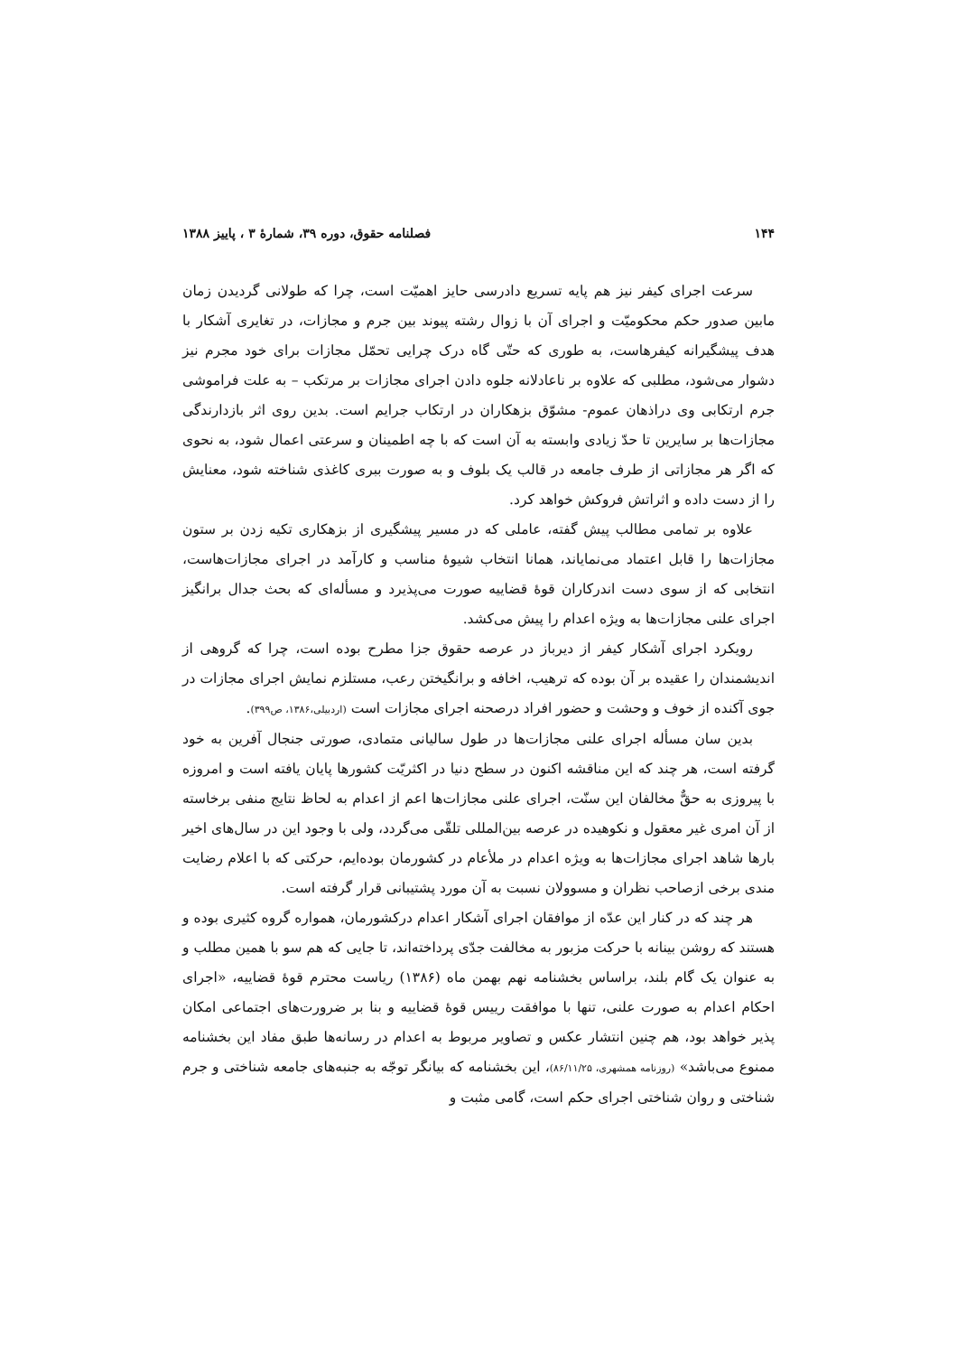۱۴۴ فصلنامه حقوق، دوره ۳۹، شمارهٔ ۳ ، پاییز ۱۳۸۸
سرعت اجرای کیفر نیز هم پایه تسریع دادرسی حایز اهمیّت است، چرا که طولانی گردیدن زمان مابین صدور حکم محکومیّت و اجرای آن با زوال رشته پیوند بین جرم و مجازات، در تغایری آشکار با هدف پیشگیرانه کیفرهاست، به طوری که حتّی گاه درک چرایی تحمّل مجازات برای خود مجرم نیز دشوار می‌شود، مطلبی که علاوه بر ناعادلانه جلوه دادن اجرای مجازات بر مرتکب – به علت فراموشی جرم ارتکابی وی دراذهان عموم- مشوّق بزهکاران در ارتکاب جرایم است. بدین روی اثر بازدارندگی مجازات‌ها بر سایرین تا حدّ زیادی وابسته به آن است که با چه اطمینان و سرعتی اعمال شود، به نحوی که اگر هر مجازاتی از طرف جامعه در قالب یک بلوف و به صورت ببری کاغذی شناخته شود، معنایش را از دست داده و اثراتش فروکش خواهد کرد.
علاوه بر تمامی مطالب پیش گفته، عاملی که در مسیر پیشگیری از بزهکاری تکیه زدن بر ستون مجازات‌ها را قابل اعتماد می‌نمایاند، همانا انتخاب شیوهٔ مناسب و کارآمد در اجرای مجازات‌هاست، انتخابی که از سوی دست اندرکاران قوهٔ قضاییه صورت می‌پذیرد و مسأله‌ای که بحث جدال برانگیز اجرای علنی مجازات‌ها به ویژه اعدام را پیش می‌کشد.
رویکرد اجرای آشکار کیفر از دیرباز در عرصه حقوق جزا مطرح بوده است، چرا که گروهی از اندیشمندان را عقیده بر آن بوده که ترهیب، اخافه و برانگیختن رعب، مستلزم نمایش اجرای مجازات در جوی آکنده از خوف و وحشت و حضور افراد درصحنه اجرای مجازات است (اردبیلی،۱۳۸۶، ص۳۹۹).
بدین سان مسأله اجرای علنی مجازات‌ها در طول سالیانی متمادی، صورتی جنجال آفرین به خود گرفته است، هر چند که این مناقشه اکنون در سطح دنیا در اکثریّت کشورها پایان یافته است و امروزه با پیروزی به حقٌّ مخالفان این سنّت، اجرای علنی مجازات‌ها اعم از اعدام به لحاظ نتایج منفی برخاسته از آن امری غیر معقول و نکوهیده در عرصه بین‌المللی تلقّی می‌گردد، ولی با وجود این در سال‌های اخیر بارها شاهد اجرای مجازات‌ها به ویژه اعدام در ملأعام در کشورمان بوده‌ایم، حرکتی که با اعلام رضایت مندی برخی ازصاحب نظران و مسوولان نسبت به آن مورد پشتیبانی قرار گرفته است.
هر چند که در کنار این عدّه از موافقان اجرای آشکار اعدام درکشورمان، همواره گروه کثیری بوده و هستند که روشن بینانه با حرکت مزبور به مخالفت جدّی پرداخته‌اند، تا جایی که هم سو با همین مطلب و به عنوان یک گام بلند، براساس بخشنامه نهم بهمن ماه (۱۳۸۶) ریاست محترم قوهٔ قضاییه، «اجرای احکام اعدام به صورت علنی، تنها با موافقت رییس قوهٔ قضاییه و بنا بر ضرورت‌های اجتماعی امکان پذیر خواهد بود، هم چنین انتشار عکس و تصاویر مربوط به اعدام در رسانه‌ها طبق مفاد این بخشنامه ممنوع می‌باشد» (روزنامه همشهری، ۸۶/۱۱/۲۵)، این بخشنامه که بیانگر توجّه به جنبه‌های جامعه شناختی و جرم شناختی و روان شناختی اجرای حکم است، گامی مثبت و